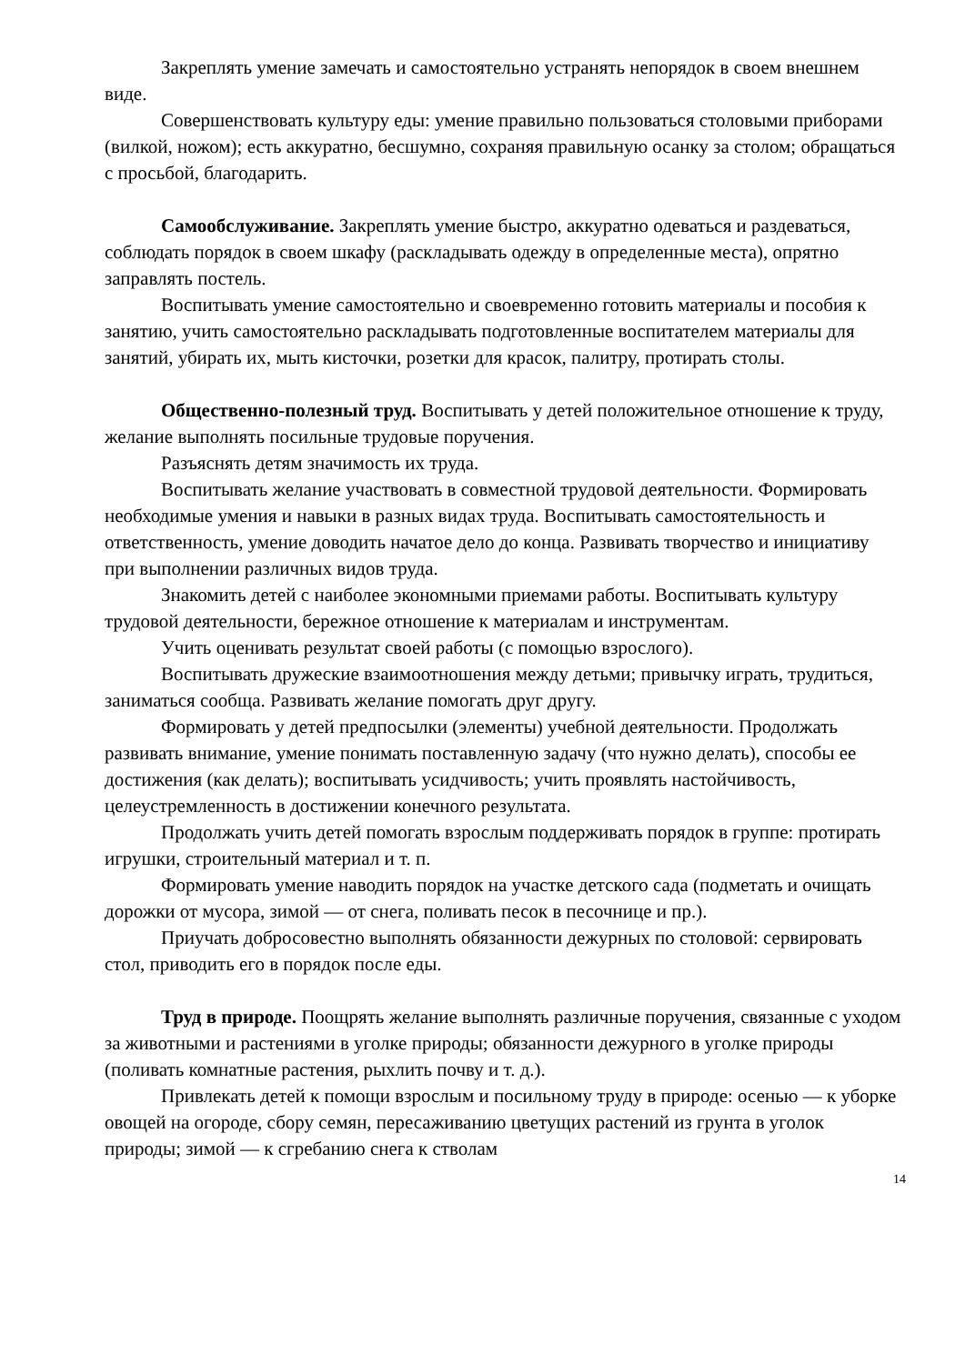Закреплять умение замечать и самостоятельно устранять непорядок в своем внешнем виде.
Совершенствовать культуру еды: умение правильно пользоваться столовыми приборами (вилкой, ножом); есть аккуратно, бесшумно, сохраняя правильную осанку за столом; обращаться с просьбой, благодарить.
Самообслуживание. Закреплять умение быстро, аккуратно одеваться и раздеваться, соблюдать порядок в своем шкафу (раскладывать одежду в определенные места), опрятно заправлять постель.
Воспитывать умение самостоятельно и своевременно готовить материалы и пособия к занятию, учить самостоятельно раскладывать подготовленные воспитателем материалы для занятий, убирать их, мыть кисточки, розетки для красок, палитру, протирать столы.
Общественно-полезный труд. Воспитывать у детей положительное отношение к труду, желание выполнять посильные трудовые поручения.
Разъяснять детям значимость их труда.
Воспитывать желание участвовать в совместной трудовой деятельности. Формировать необходимые умения и навыки в разных видах труда. Воспитывать самостоятельность и ответственность, умение доводить начатое дело до конца. Развивать творчество и инициативу при выполнении различных видов труда.
Знакомить детей с наиболее экономными приемами работы. Воспитывать культуру трудовой деятельности, бережное отношение к материалам и инструментам.
Учить оценивать результат своей работы (с помощью взрослого).
Воспитывать дружеские взаимоотношения между детьми; привычку играть, трудиться, заниматься сообща. Развивать желание помогать друг другу.
Формировать у детей предпосылки (элементы) учебной деятельности. Продолжать развивать внимание, умение понимать поставленную задачу (что нужно делать), способы ее достижения (как делать); воспитывать усидчивость; учить проявлять настойчивость, целеустремленность в достижении конечного результата.
Продолжать учить детей помогать взрослым поддерживать порядок в группе: протирать игрушки, строительный материал и т. п.
Формировать умение наводить порядок на участке детского сада (подметать и очищать дорожки от мусора, зимой — от снега, поливать песок в песочнице и пр.).
Приучать добросовестно выполнять обязанности дежурных по столовой: сервировать стол, приводить его в порядок после еды.
Труд в природе. Поощрять желание выполнять различные поручения, связанные с уходом за животными и растениями в уголке природы; обязанности дежурного в уголке природы (поливать комнатные растения, рыхлить почву и т. д.).
Привлекать детей к помощи взрослым и посильному труду в природе: осенью — к уборке овощей на огороде, сбору семян, пересаживанию цветущих растений из грунта в уголок природы; зимой — к сгребанию снега к стволам
14